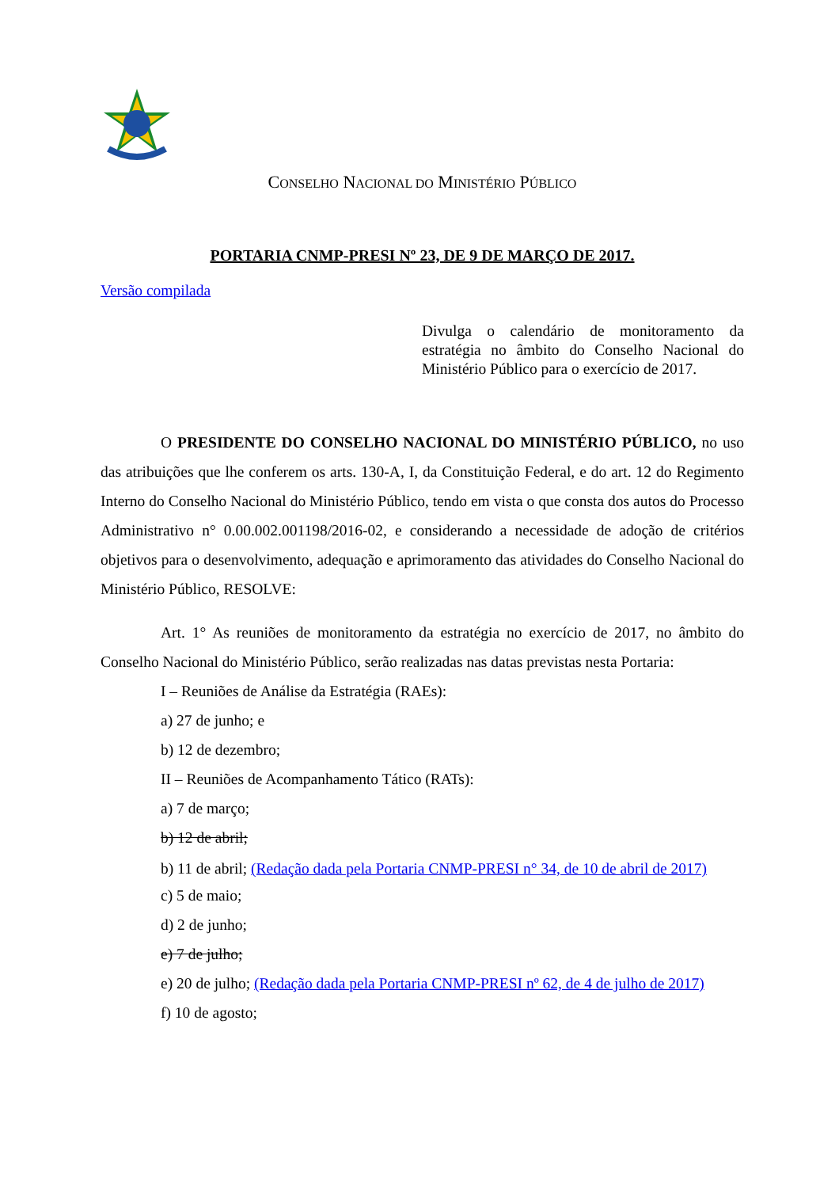CONSELHO NACIONAL DO MINISTÉRIO PÚBLICO
PORTARIA CNMP-PRESI Nº 23, DE 9 DE MARÇO DE 2017.
Versão compilada
Divulga o calendário de monitoramento da estratégia no âmbito do Conselho Nacional do Ministério Público para o exercício de 2017.
O PRESIDENTE DO CONSELHO NACIONAL DO MINISTÉRIO PÚBLICO, no uso das atribuições que lhe conferem os arts. 130-A, I, da Constituição Federal, e do art. 12 do Regimento Interno do Conselho Nacional do Ministério Público, tendo em vista o que consta dos autos do Processo Administrativo n° 0.00.002.001198/2016-02, e considerando a necessidade de adoção de critérios objetivos para o desenvolvimento, adequação e aprimoramento das atividades do Conselho Nacional do Ministério Público, RESOLVE:
Art. 1° As reuniões de monitoramento da estratégia no exercício de 2017, no âmbito do Conselho Nacional do Ministério Público, serão realizadas nas datas previstas nesta Portaria:
I – Reuniões de Análise da Estratégia (RAEs):
a) 27 de junho; e
b) 12 de dezembro;
II – Reuniões de Acompanhamento Tático (RATs):
a) 7 de março;
b) 12 de abril;
b) 11 de abril; (Redação dada pela Portaria CNMP-PRESI n° 34, de 10 de abril de 2017)
c) 5 de maio;
d) 2 de junho;
e) 7 de julho;
e) 20 de julho; (Redação dada pela Portaria CNMP-PRESI nº 62, de 4 de julho de 2017)
f) 10 de agosto;